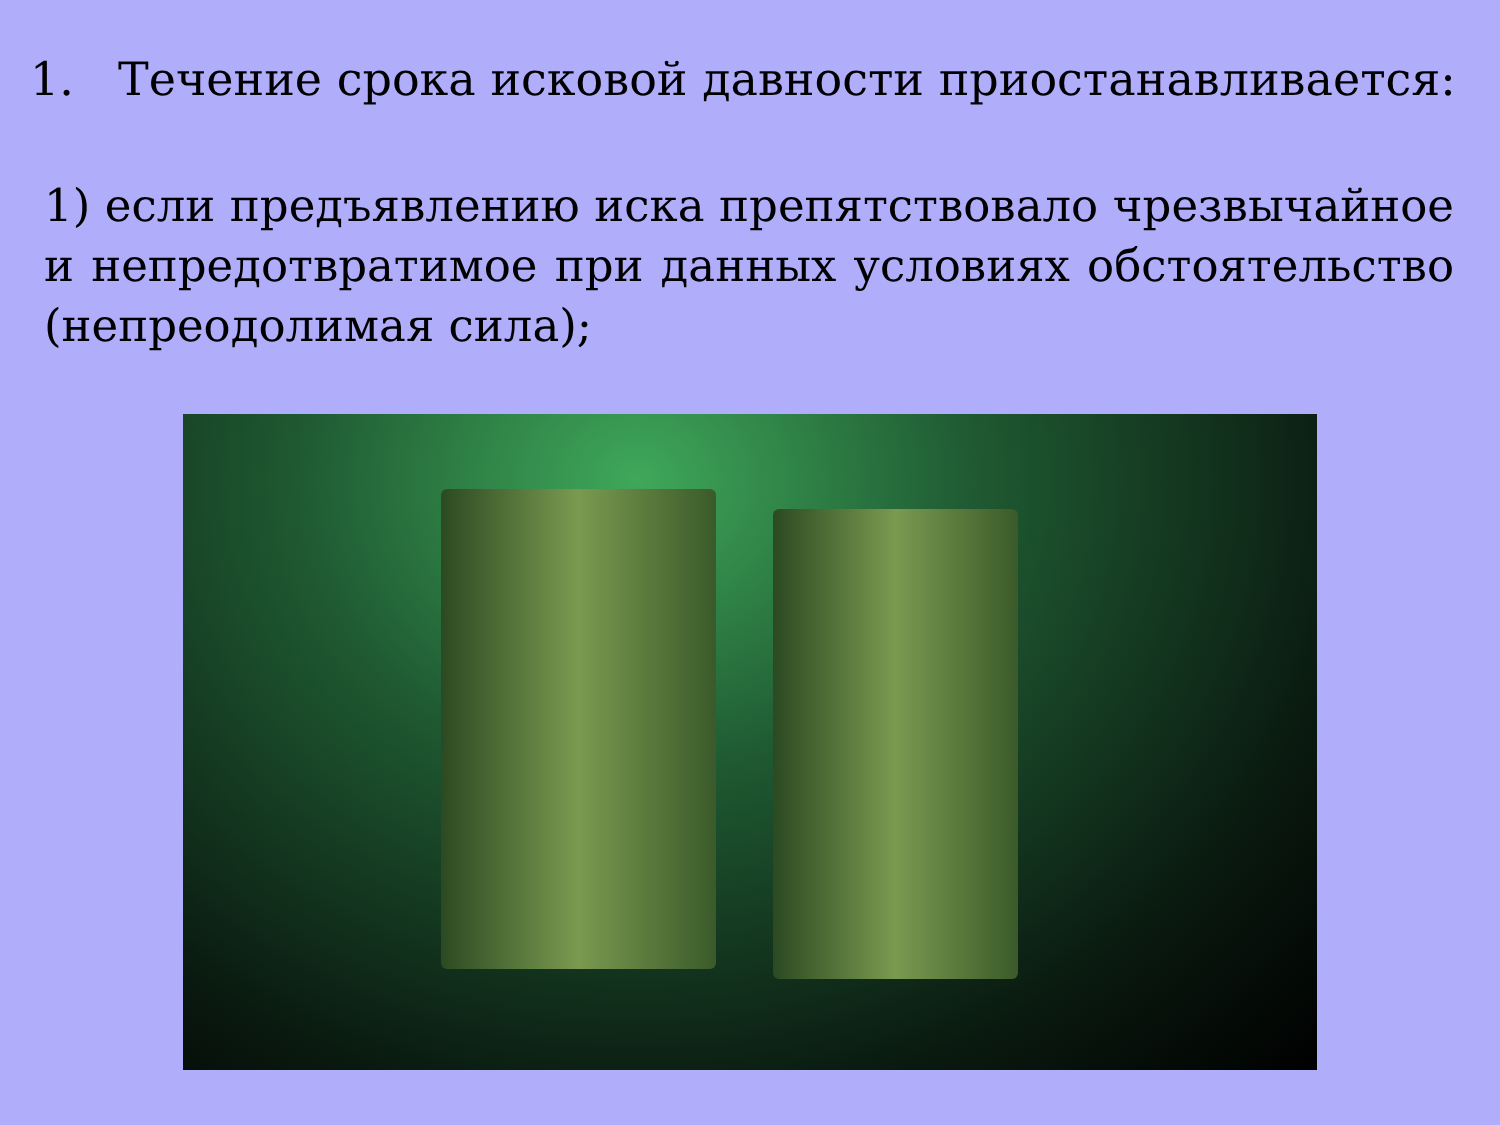1. Течение срока исковой давности приостанавливается:
1) если предъявлению иска препятствовало чрезвычайное и непредотвратимое при данных условиях обстоятельство (непреодолимая сила);